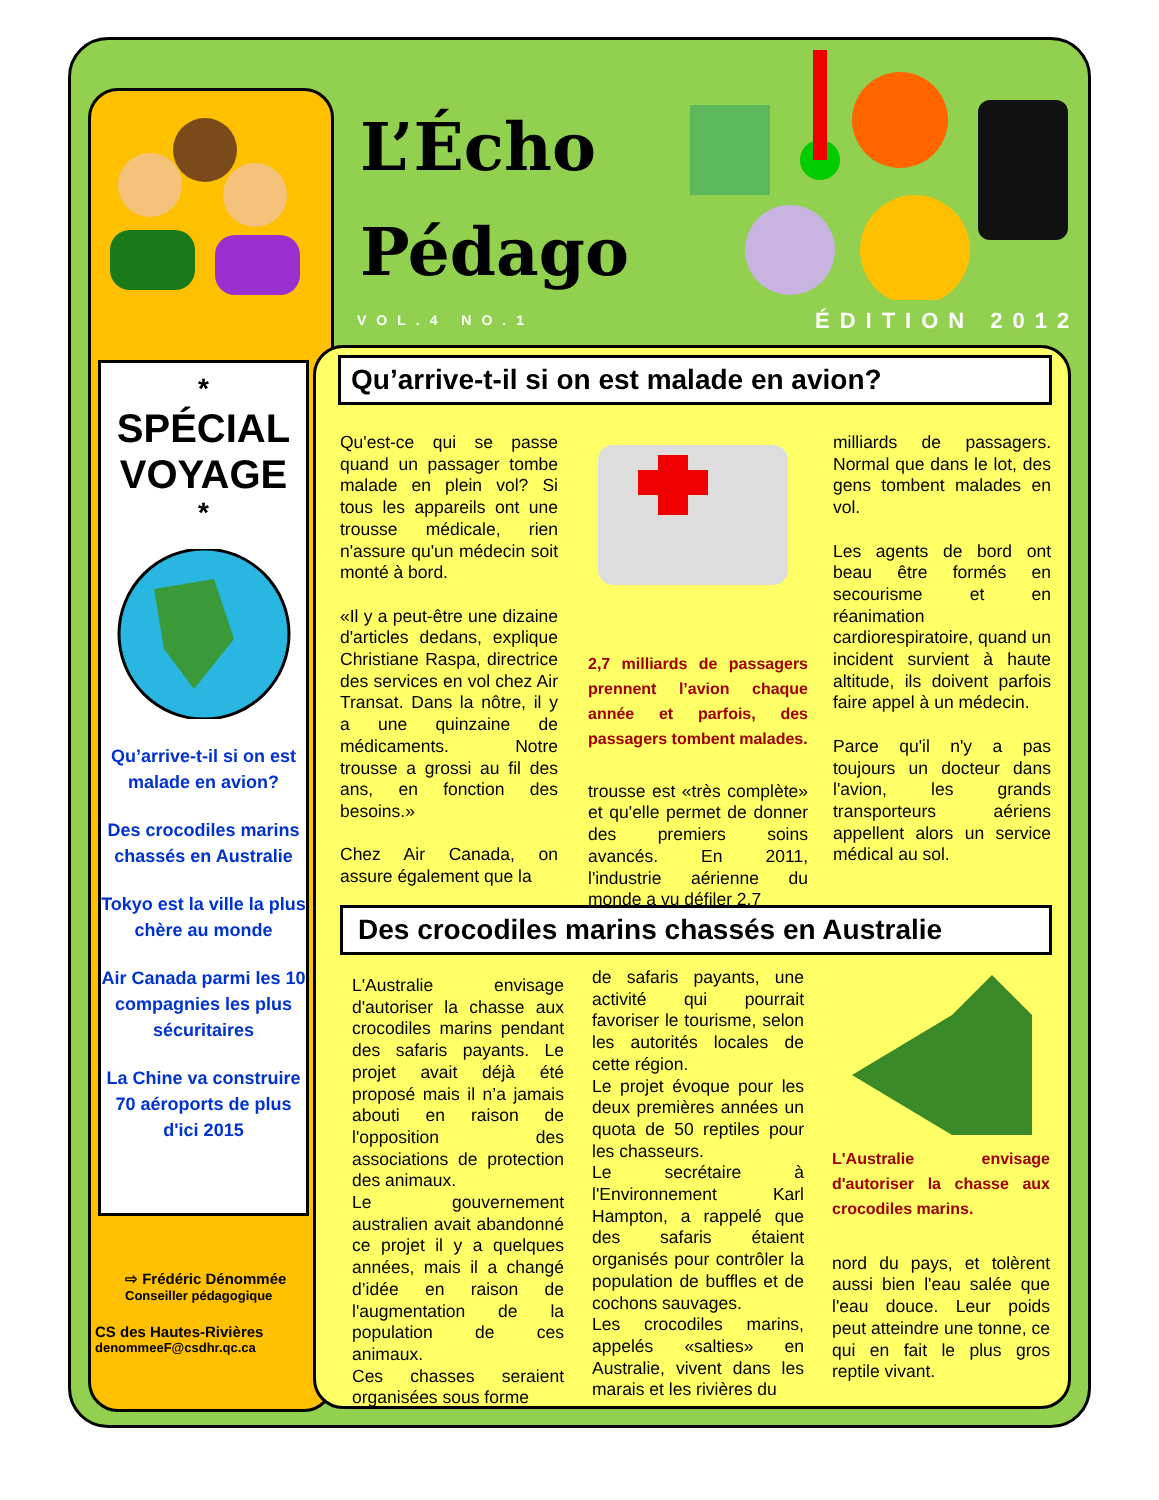L’Écho
Pédago
VOL.4 NO.1 ÉDITION 2012
*
SPÉCIAL
VOYAGE
*
Qu’arrive-t-il si on est malade en avion?
Des crocodiles marins chassés en Australie
Tokyo est la ville la plus chère au monde
Air Canada parmi les 10 compagnies les plus sécuritaires
La Chine va construire 70 aéroports de plus d'ici 2015
⇨ Frédéric Dénommée
Conseiller pédagogique
CS des Hautes-Rivières
denommeeF@csdhr.qc.ca
Qu’arrive-t-il si on est malade en avion?
Qu'est-ce qui se passe quand un passager tombe malade en plein vol? Si tous les appareils ont une trousse médicale, rien n'assure qu'un médecin soit monté à bord.
«Il y a peut-être une dizaine d'articles dedans, explique Christiane Raspa, directrice des services en vol chez Air Transat. Dans la nôtre, il y a une quinzaine de médicaments. Notre trousse a grossi au fil des ans, en fonction des besoins.»
Chez Air Canada, on assure également que la
2,7 milliards de passagers prennent l’avion chaque année et parfois, des passagers tombent malades.
trousse est «très complète» et qu'elle permet de donner des premiers soins avancés. En 2011, l'industrie aérienne du monde a vu défiler 2,7
milliards de passagers. Normal que dans le lot, des gens tombent malades en vol.
Les agents de bord ont beau être formés en secourisme et en réanimation cardiorespiratoire, quand un incident survient à haute altitude, ils doivent parfois faire appel à un médecin.
Parce qu'il n'y a pas toujours un docteur dans l'avion, les grands transporteurs aériens appellent alors un service médical au sol.
Des crocodiles marins chassés en Australie
L'Australie envisage d'autoriser la chasse aux crocodiles marins pendant des safaris payants. Le projet avait déjà été proposé mais il n’a jamais abouti en raison de l'opposition des associations de protection des animaux.
Le gouvernement australien avait abandonné ce projet il y a quelques années, mais il a changé d’idée en raison de l'augmentation de la population de ces animaux.
Ces chasses seraient organisées sous forme
de safaris payants, une activité qui pourrait favoriser le tourisme, selon les autorités locales de cette région.
Le projet évoque pour les deux premières années un quota de 50 reptiles pour les chasseurs.
Le secrétaire à l'Environnement Karl Hampton, a rappelé que des safaris étaient organisés pour contrôler la population de buffles et de cochons sauvages.
Les crocodiles marins, appelés «salties» en Australie, vivent dans les marais et les rivières du
L'Australie envisage d'autoriser la chasse aux crocodiles marins.
nord du pays, et tolèrent aussi bien l'eau salée que l'eau douce. Leur poids peut atteindre une tonne, ce qui en fait le plus gros reptile vivant.